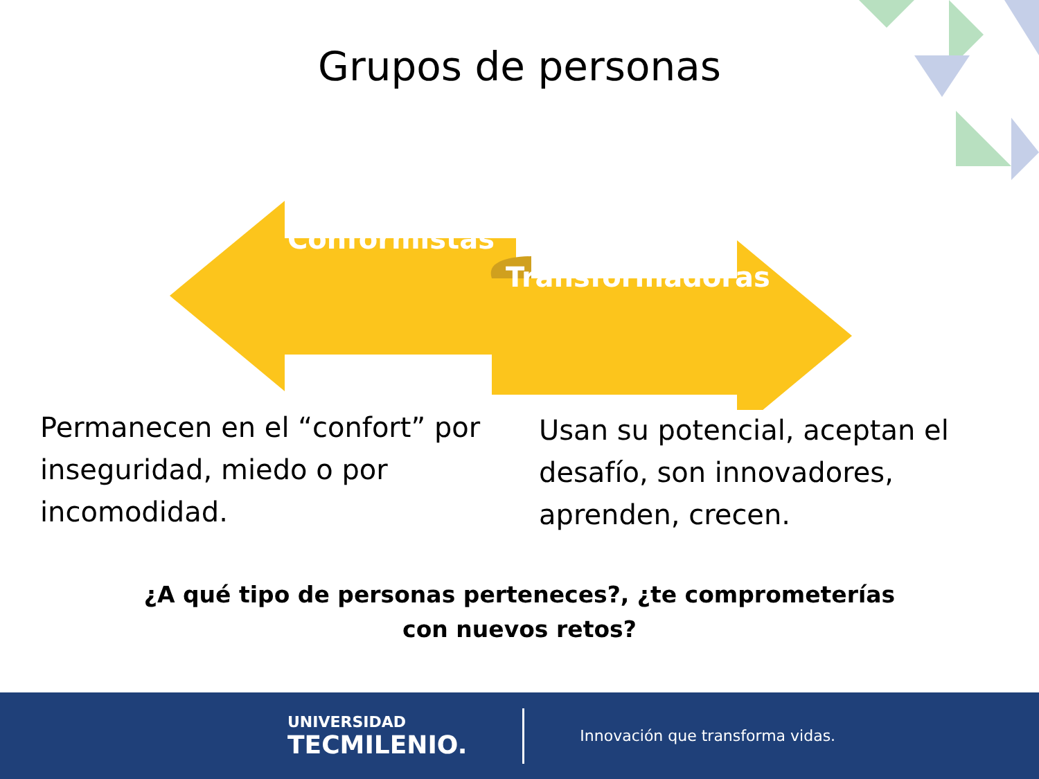Grupos de personas
Conformistas
Transformadoras
Permanecen en el “confort” por inseguridad, miedo o por incomodidad.
Usan su potencial, aceptan el desafío, son innovadores, aprenden, crecen.
¿A qué tipo de personas perteneces?, ¿te comprometerías
con nuevos retos?
UNIVERSIDAD
TECMILENIO.
Innovación que transforma vidas.